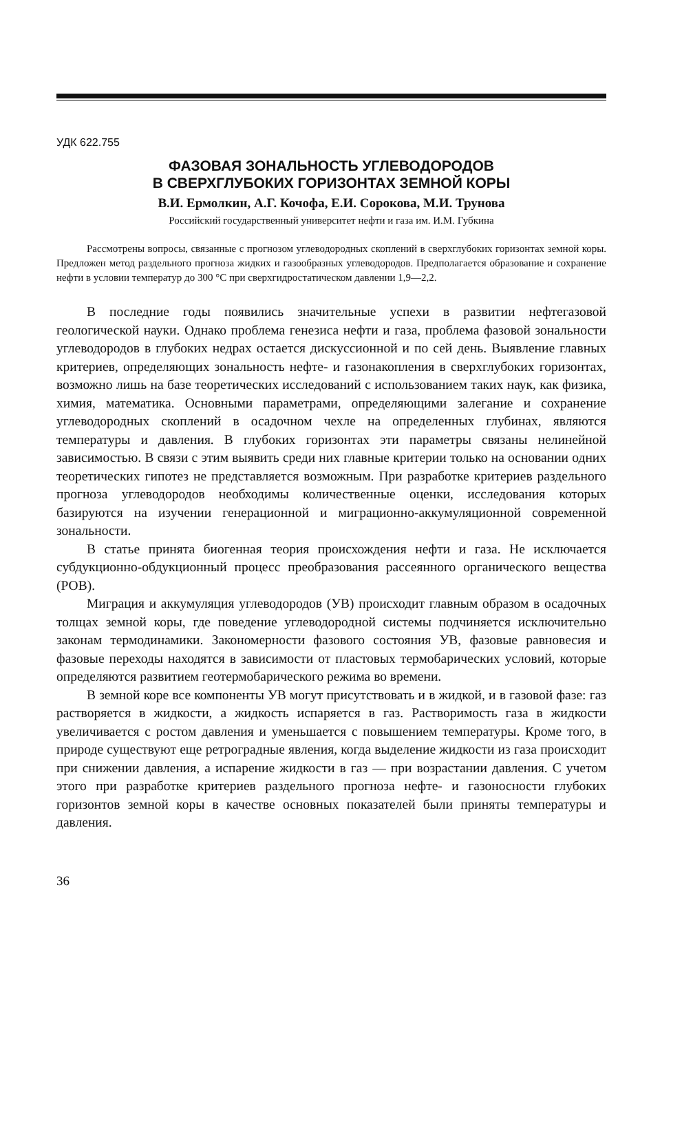УДК 622.755
ФАЗОВАЯ ЗОНАЛЬНОСТЬ УГЛЕВОДОРОДОВ
В СВЕРХГЛУБОКИХ ГОРИЗОНТАХ ЗЕМНОЙ КОРЫ
В.И. Ермолкин, А.Г. Кочофа, Е.И. Сорокова, М.И. Трунова
Российский государственный университет нефти и газа им. И.М. Губкина
Рассмотрены вопросы, связанные с прогнозом углеводородных скоплений в сверхглубоких горизонтах земной коры. Предложен метод раздельного прогноза жидких и газообразных углеводородов. Предполагается образование и сохранение нефти в условии температур до 300 °С при сверхгидростатическом давлении 1,9—2,2.
В последние годы появились значительные успехи в развитии нефтегазовой геологической науки. Однако проблема генезиса нефти и газа, проблема фазовой зональности углеводородов в глубоких недрах остается дискуссионной и по сей день. Выявление главных критериев, определяющих зональность нефте- и газонакопления в сверхглубоких горизонтах, возможно лишь на базе теоретических исследований с использованием таких наук, как физика, химия, математика. Основными параметрами, определяющими залегание и сохранение углеводородных скоплений в осадочном чехле на определенных глубинах, являются температуры и давления. В глубоких горизонтах эти параметры связаны нелинейной зависимостью. В связи с этим выявить среди них главные критерии только на основании одних теоретических гипотез не представляется возможным. При разработке критериев раздельного прогноза углеводородов необходимы количественные оценки, исследования которых базируются на изучении генерационной и миграционно-аккумуляционной современной зональности.
В статье принята биогенная теория происхождения нефти и газа. Не исключается субдукционно-обдукционный процесс преобразования рассеянного органического вещества (РОВ).
Миграция и аккумуляция углеводородов (УВ) происходит главным образом в осадочных толщах земной коры, где поведение углеводородной системы подчиняется исключительно законам термодинамики. Закономерности фазового состояния УВ, фазовые равновесия и фазовые переходы находятся в зависимости от пластовых термобарических условий, которые определяются развитием геотермобарического режима во времени.
В земной коре все компоненты УВ могут присутствовать и в жидкой, и в газовой фазе: газ растворяется в жидкости, а жидкость испаряется в газ. Растворимость газа в жидкости увеличивается с ростом давления и уменьшается с повышением температуры. Кроме того, в природе существуют еще ретроградные явления, когда выделение жидкости из газа происходит при снижении давления, а испарение жидкости в газ — при возрастании давления. С учетом этого при разработке критериев раздельного прогноза нефте- и газоносности глубоких горизонтов земной коры в качестве основных показателей были приняты температуры и давления.
36